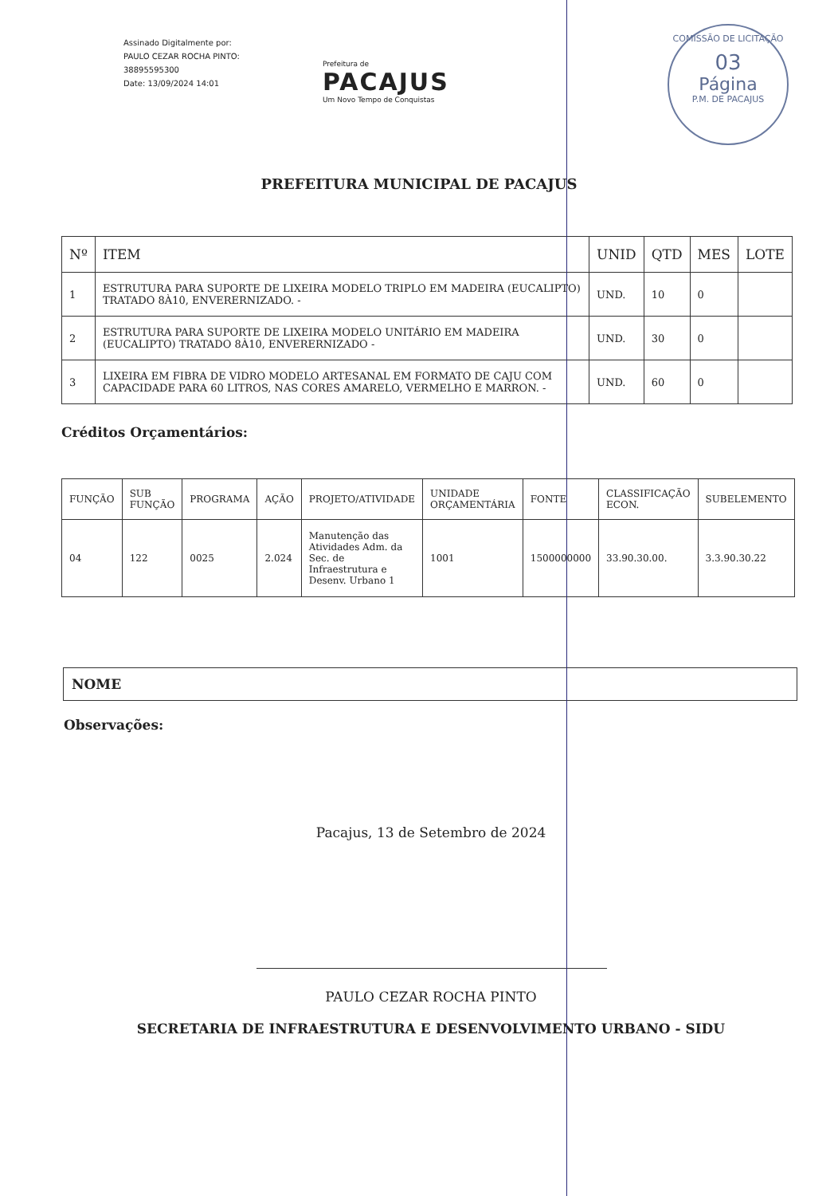COMISSÃO DE LICITAÇÃO
03
Página
P.M. DE PACAJUS
Assinado Digitalmente por:
PAULO CEZAR ROCHA PINTO:
38895595300
Date: 13/09/2024 14:01
Prefeitura de
PACAJUS
Um Novo Tempo de Conquistas
PREFEITURA MUNICIPAL DE PACAJUS
| Nº | ITEM | UNID | QTD | MES | LOTE |
| --- | --- | --- | --- | --- | --- |
| 1 | ESTRUTURA PARA SUPORTE DE LIXEIRA MODELO TRIPLO EM MADEIRA (EUCALIPTO) TRATADO 8À10, ENVERERNIZADO. - | UND. | 10 | 0 | |
| 2 | ESTRUTURA PARA SUPORTE DE LIXEIRA MODELO UNITÁRIO EM MADEIRA (EUCALIPTO) TRATADO 8À10, ENVERERNIZADO - | UND. | 30 | 0 | |
| 3 | LIXEIRA EM FIBRA DE VIDRO MODELO ARTESANAL EM FORMATO DE CAJU COM CAPACIDADE PARA 60 LITROS, NAS CORES AMARELO, VERMELHO E MARRON. - | UND. | 60 | 0 | |
Créditos Orçamentários:
| FUNÇÃO | SUB FUNÇÃO | PROGRAMA | AÇÃO | PROJETO/ATIVIDADE | UNIDADE ORÇAMENTÁRIA | FONTE | CLASSIFICAÇÃO ECON. | SUBELEMENTO |
| --- | --- | --- | --- | --- | --- | --- | --- | --- |
| 04 | 122 | 0025 | 2.024 | Manutenção das Atividades Adm. da Sec. de Infraestrutura e Desenv. Urbano 1 | 1001 | 1500000000 | 33.90.30.00. | 3.3.90.30.22 |
NOME
Observações:
Pacajus, 13 de Setembro de 2024
PAULO CEZAR ROCHA PINTO
SECRETARIA DE INFRAESTRUTURA E DESENVOLVIMENTO URBANO - SIDU